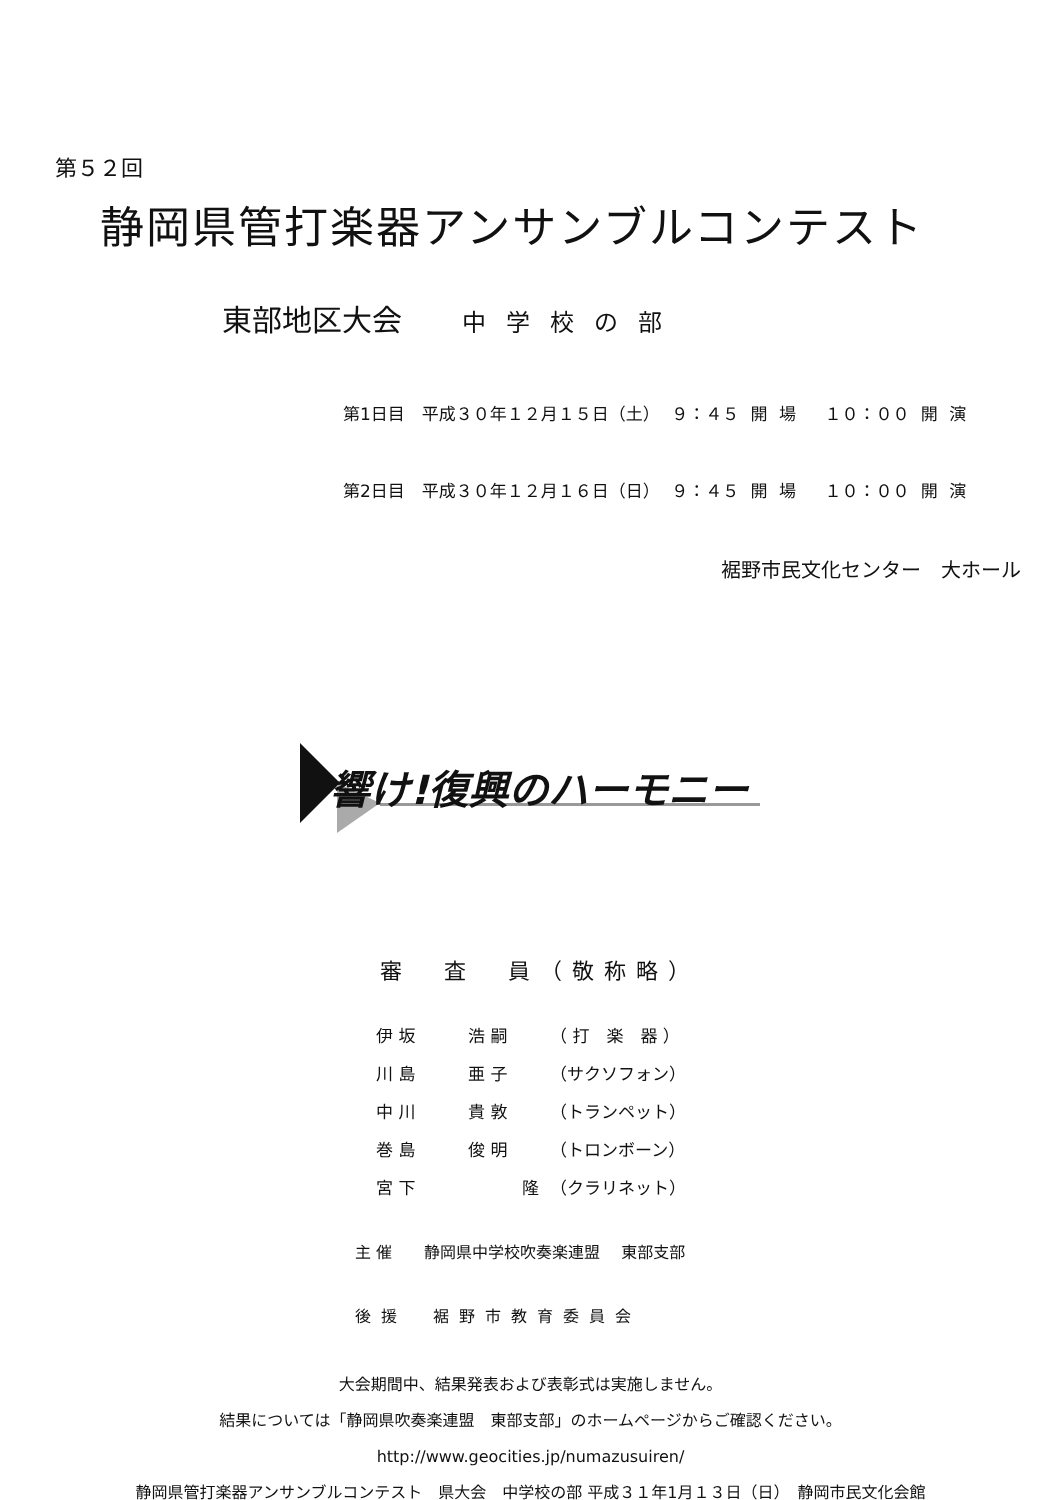第５２回
静岡県管打楽器アンサンブルコンテスト
東部地区大会 中学校の部
第1日目　平成３０年１２月１５日（土） ９：４５ 開 場　 １０：００ 開 演
第2日目　平成３０年１２月１６日（日） ９：４５ 開 場　 １０：００ 開 演
裾野市民文化センター　大ホール
響け!復興のハーモニー
審　査　員（敬称略）
| 伊 坂 | 浩 嗣 | （ 打 楽 器 ） |
| 川 島 | 亜 子 | （サクソフォン） |
| 中 川 | 貴 敦 | （トランペット） |
| 巻 島 | 俊 明 | （トロンボーン） |
| 宮 下 | 隆 | （クラリネット） |
主 催　　静岡県中学校吹奏楽連盟　 東部支部
後援　裾野市教育委員会
大会期間中、結果発表および表彰式は実施しません。
結果については「静岡県吹奏楽連盟　東部支部」のホームページからご確認ください。
http://www.geocities.jp/numazusuiren/
静岡県管打楽器アンサンブルコンテスト　県大会　中学校の部 平成３１年1月１３日（日）　静岡市民文化会館